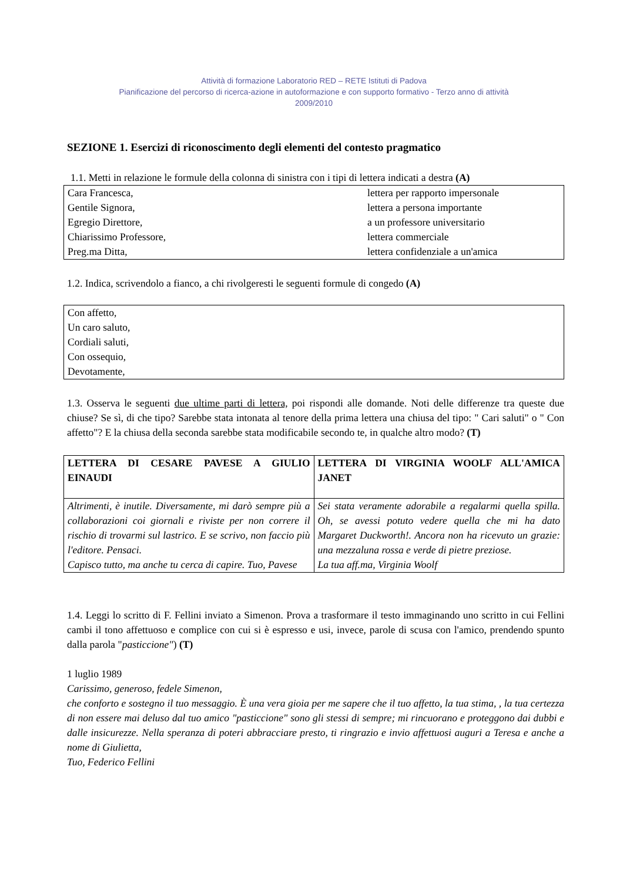Attività di formazione Laboratorio RED – RETE Istituti di Padova
Pianificazione del percorso di ricerca-azione in autoformazione e con supporto formativo - Terzo anno di attività
2009/2010
SEZIONE 1. Esercizi di riconoscimento degli elementi del contesto pragmatico
1.1. Metti in relazione le formule della colonna di sinistra con i tipi di lettera indicati a destra (A)
| Cara Francesca, Gentile Signora, Egregio Direttore, Chiarissimo Professore, Preg.ma Ditta, | lettera per rapporto impersonale lettera a persona importante a un professore universitario lettera commerciale lettera confidenziale a un'amica |
1.2. Indica, scrivendolo a fianco, a chi rivolgeresti le seguenti formule di congedo (A)
| Con affetto, Un caro saluto, Cordiali saluti, Con ossequio, Devotamente, |
1.3. Osserva le seguenti due ultime parti di lettera, poi rispondi alle domande. Noti delle differenze tra queste due chiuse? Se sì, di che tipo? Sarebbe stata intonata al tenore della prima lettera una chiusa del tipo: " Cari saluti" o " Con affetto"? E la chiusa della seconda sarebbe stata modificabile secondo te, in qualche altro modo? (T)
| LETTERA DI CESARE PAVESE A GIULIO EINAUDI | LETTERA DI VIRGINIA WOOLF ALL'AMICA JANET |
| Altrimenti, è inutile. Diversamente, mi darò sempre più a collaborazioni coi giornali e riviste per non correre il rischio di trovarmi sul lastrico. E se scrivo, non faccio più l'editore. Pensaci. Capisco tutto, ma anche tu cerca di capire. Tuo, Pavese | Sei stata veramente adorabile a regalarmi quella spilla. Oh, se avessi potuto vedere quella che mi ha dato Margaret Duckworth!. Ancora non ha ricevuto un grazie: una mezzaluna rossa e verde di pietre preziose. La tua aff.ma, Virginia Woolf |
1.4. Leggi lo scritto di F. Fellini inviato a Simenon. Prova a trasformare il testo immaginando uno scritto in cui Fellini cambi il tono affettuoso e complice con cui si è espresso e usi, invece, parole di scusa con l'amico, prendendo spunto dalla parola "pasticcione") (T)
1 luglio 1989
Carissimo, generoso, fedele Simenon,
che conforto e sostegno il tuo messaggio. È una vera gioia per me sapere che il tuo affetto, la tua stima, , la tua certezza di non essere mai deluso dal tuo amico "pasticcione" sono gli stessi di sempre; mi rincuorano e proteggono dai dubbi e dalle insicurezze. Nella speranza di poteri abbracciare presto, ti ringrazio e invio affettuosi auguri a Teresa e anche a nome di Giulietta,
Tuo, Federico Fellini